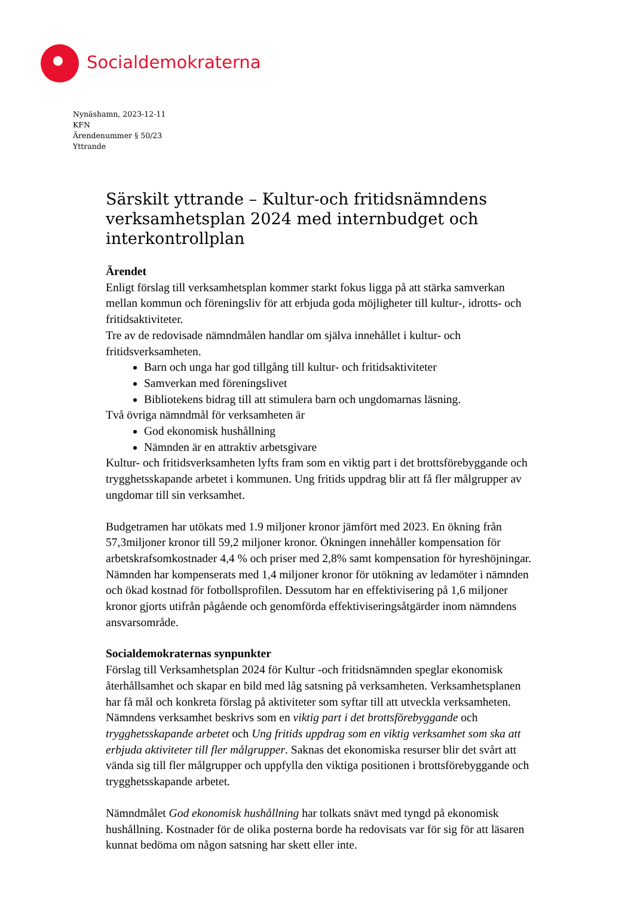Socialdemokraterna
Nynäshamn, 2023-12-11
KFN
Ärendenummer § 50/23
Yttrande
Särskilt yttrande – Kultur-och fritidsnämndens verksamhetsplan 2024 med internbudget och interkontrollplan
Ärendet
Enligt förslag till verksamhetsplan kommer starkt fokus ligga på att stärka samverkan mellan kommun och föreningsliv för att erbjuda goda möjligheter till kultur-, idrotts- och fritidsaktiviteter.
Tre av de redovisade nämndmålen handlar om själva innehållet i kultur- och fritidsverksamheten.
Barn och unga har god tillgång till kultur- och fritidsaktiviteter
Samverkan med föreningslivet
Bibliotekens bidrag till att stimulera barn och ungdomarnas läsning.
Två övriga nämndmål för verksamheten är
God ekonomisk hushållning
Nämnden är en attraktiv arbetsgivare
Kultur- och fritidsverksamheten lyfts fram som en viktig part i det brottsförebyggande och trygghetsskapande arbetet i kommunen. Ung fritids uppdrag blir att få fler målgrupper av ungdomar till sin verksamhet.
Budgetramen har utökats med 1.9 miljoner kronor jämfört med 2023. En ökning från 57,3miljoner kronor till 59,2 miljoner kronor. Ökningen innehåller kompensation för arbetskrafsomkostnader 4,4 % och priser med 2,8% samt kompensation för hyreshöjningar. Nämnden har kompenserats med 1,4 miljoner kronor för utökning av ledamöter i nämnden och ökad kostnad för fotbollsprofilen. Dessutom har en effektivisering på 1,6 miljoner kronor gjorts utifrån pågående och genomförda effektiviseringsåtgärder inom nämndens ansvarsområde.
Socialdemokraternas synpunkter
Förslag till Verksamhetsplan 2024 för Kultur -och fritidsnämnden speglar ekonomisk återhållsamhet och skapar en bild med låg satsning på verksamheten. Verksamhetsplanen har få mål och konkreta förslag på aktiviteter som syftar till att utveckla verksamheten. Nämndens verksamhet beskrivs som en viktig part i det brottsförebyggande och trygghetsskapande arbetet och Ung fritids uppdrag som en viktig verksamhet som ska att erbjuda aktiviteter till fler målgrupper. Saknas det ekonomiska resurser blir det svårt att vända sig till fler målgrupper och uppfylla den viktiga positionen i brottsförebyggande och trygghetsskapande arbetet.
Nämndmålet God ekonomisk hushållning har tolkats snävt med tyngd på ekonomisk hushållning. Kostnader för de olika posterna borde ha redovisats var för sig för att läsaren kunnat bedöma om någon satsning har skett eller inte.